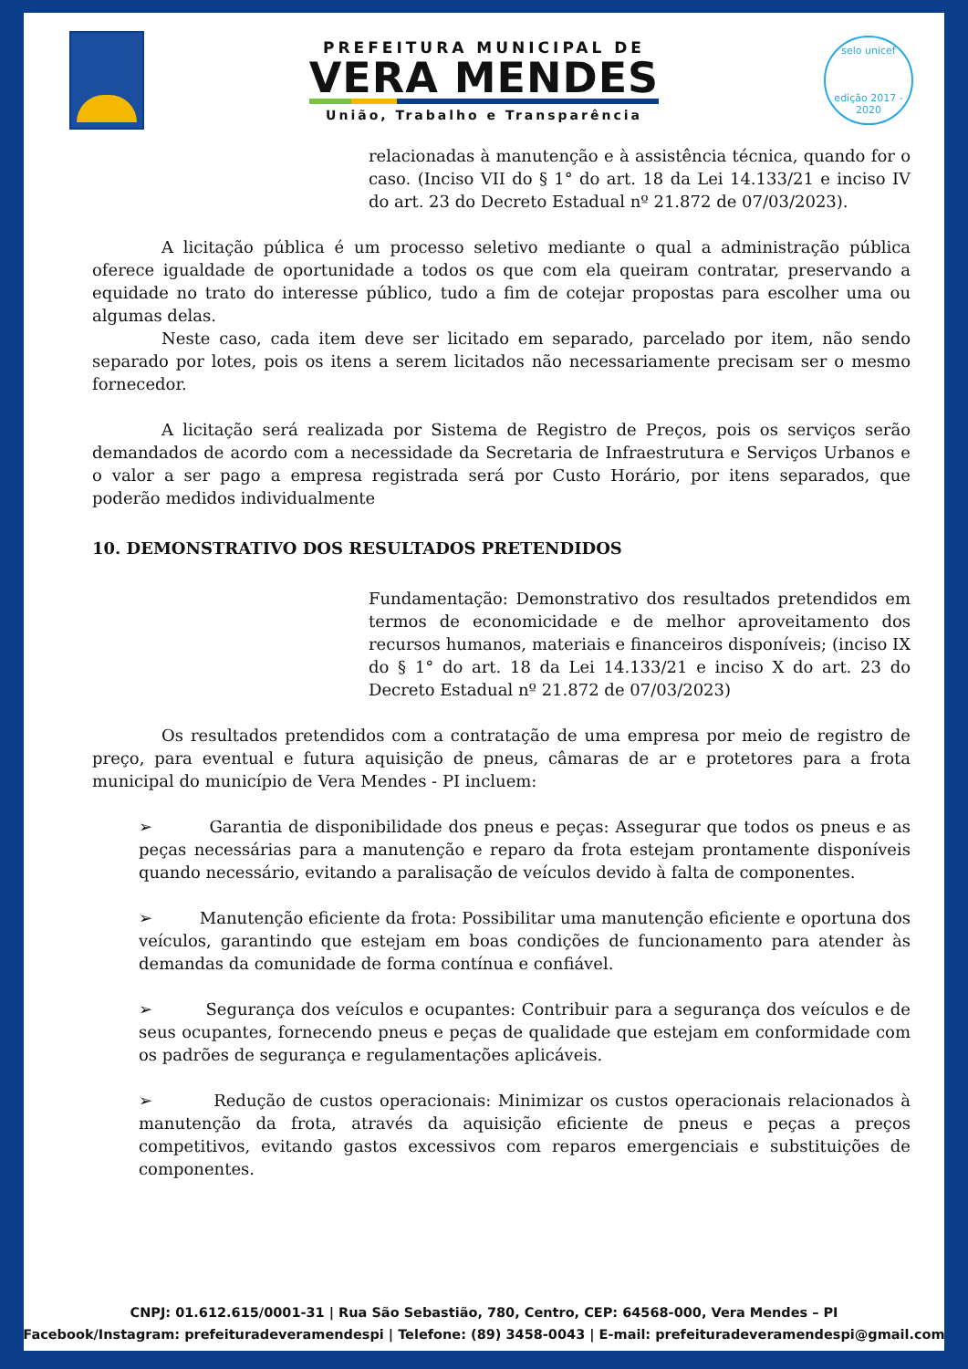PREFEITURA MUNICIPAL DE
VERA MENDES
União, Trabalho e Transparência
selo unicef
edição 2017 - 2020
relacionadas à manutenção e à assistência técnica, quando for o caso. (Inciso VII do § 1° do art. 18 da Lei 14.133/21 e inciso IV do art. 23 do Decreto Estadual nº 21.872 de 07/03/2023).
A licitação pública é um processo seletivo mediante o qual a administração pública oferece igualdade de oportunidade a todos os que com ela queiram contratar, preservando a equidade no trato do interesse público, tudo a fim de cotejar propostas para escolher uma ou algumas delas.
Neste caso, cada item deve ser licitado em separado, parcelado por item, não sendo separado por lotes, pois os itens a serem licitados não necessariamente precisam ser o mesmo fornecedor.
A licitação será realizada por Sistema de Registro de Preços, pois os serviços serão demandados de acordo com a necessidade da Secretaria de Infraestrutura e Serviços Urbanos e o valor a ser pago a empresa registrada será por Custo Horário, por itens separados, que poderão medidos individualmente
10. DEMONSTRATIVO DOS RESULTADOS PRETENDIDOS
Fundamentação: Demonstrativo dos resultados pretendidos em termos de economicidade e de melhor aproveitamento dos recursos humanos, materiais e financeiros disponíveis; (inciso IX do § 1° do art. 18 da Lei 14.133/21 e inciso X do art. 23 do Decreto Estadual nº 21.872 de 07/03/2023)
Os resultados pretendidos com a contratação de uma empresa por meio de registro de preço, para eventual e futura aquisição de pneus, câmaras de ar e protetores para a frota municipal do município de Vera Mendes - PI incluem:
➢ Garantia de disponibilidade dos pneus e peças: Assegurar que todos os pneus e as peças necessárias para a manutenção e reparo da frota estejam prontamente disponíveis quando necessário, evitando a paralisação de veículos devido à falta de componentes.
➢ Manutenção eficiente da frota: Possibilitar uma manutenção eficiente e oportuna dos veículos, garantindo que estejam em boas condições de funcionamento para atender às demandas da comunidade de forma contínua e confiável.
➢ Segurança dos veículos e ocupantes: Contribuir para a segurança dos veículos e de seus ocupantes, fornecendo pneus e peças de qualidade que estejam em conformidade com os padrões de segurança e regulamentações aplicáveis.
➢ Redução de custos operacionais: Minimizar os custos operacionais relacionados à manutenção da frota, através da aquisição eficiente de pneus e peças a preços competitivos, evitando gastos excessivos com reparos emergenciais e substituições de componentes.
CNPJ: 01.612.615/0001-31 | Rua São Sebastião, 780, Centro, CEP: 64568-000, Vera Mendes – PI
Facebook/Instagram: prefeituradeveramendespi | Telefone: (89) 3458-0043 | E-mail: prefeituradeveramendespi@gmail.com